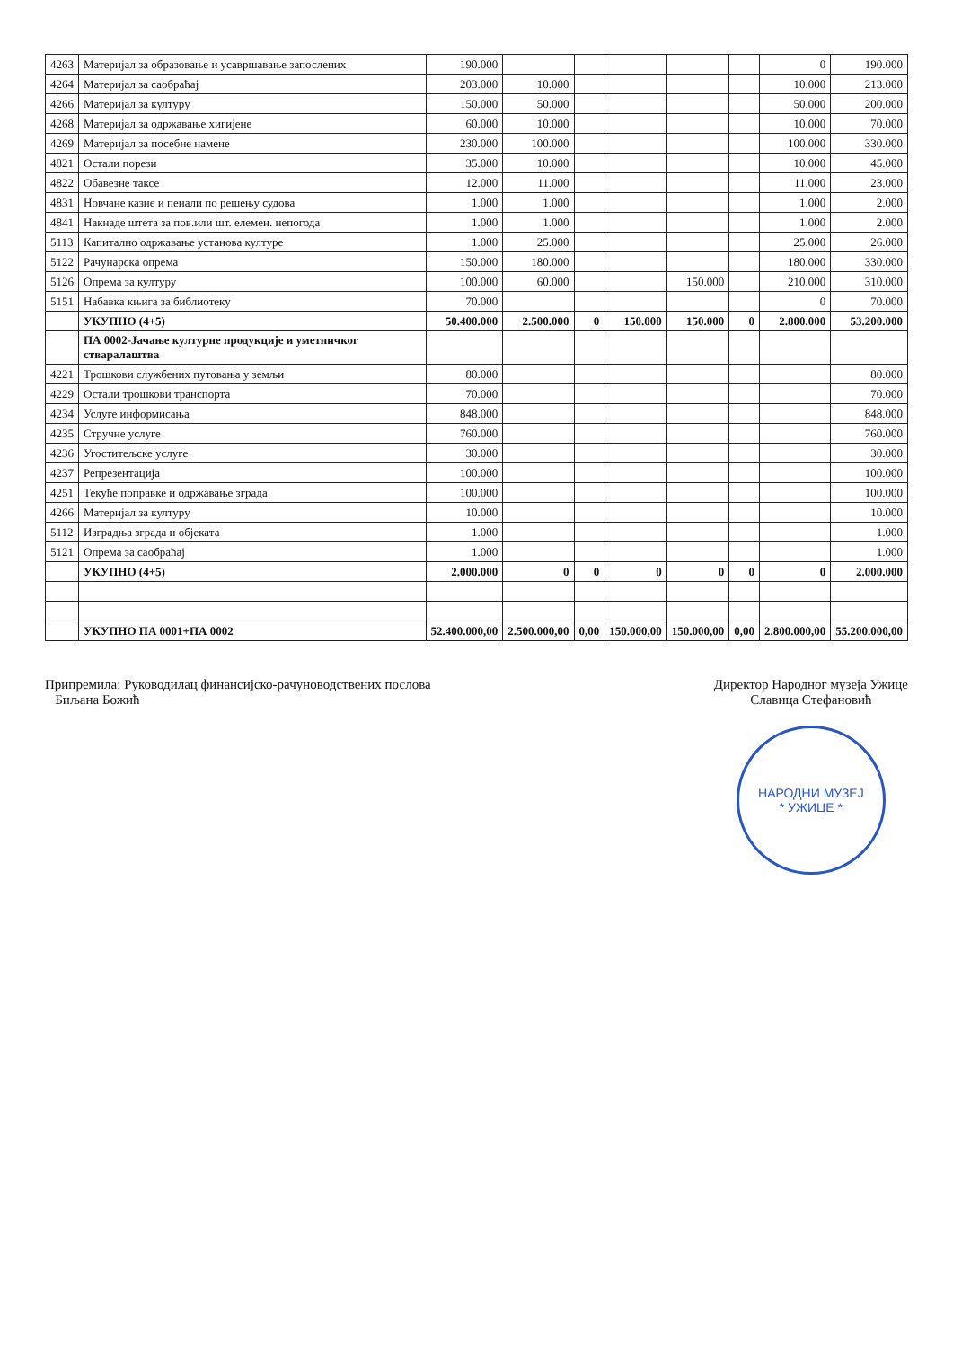| 4263 | Материјал за образовање и усавршавање запослених | 190.000 | | | | | | 0 | 190.000 |
| 4264 | Материјал за саобраћај | 203.000 | 10.000 | | | | | 10.000 | 213.000 |
| 4266 | Материјал за културу | 150.000 | 50.000 | | | | | 50.000 | 200.000 |
| 4268 | Материјал за одржавање хигијене | 60.000 | 10.000 | | | | | 10.000 | 70.000 |
| 4269 | Материјал за посебне намене | 230.000 | 100.000 | | | | | 100.000 | 330.000 |
| 4821 | Остали порези | 35.000 | 10.000 | | | | | 10.000 | 45.000 |
| 4822 | Обавезне таксе | 12.000 | 11.000 | | | | | 11.000 | 23.000 |
| 4831 | Новчане казне и пенали по решењу судова | 1.000 | 1.000 | | | | | 1.000 | 2.000 |
| 4841 | Накнаде штета за пов.или шт. елемен. непогода | 1.000 | 1.000 | | | | | 1.000 | 2.000 |
| 5113 | Капитално одржавање установа културе | 1.000 | 25.000 | | | | | 25.000 | 26.000 |
| 5122 | Рачунарска опрема | 150.000 | 180.000 | | | | | 180.000 | 330.000 |
| 5126 | Опрема за културу | 100.000 | 60.000 | | | 150.000 | | 210.000 | 310.000 |
| 5151 | Набавка књига за библиотеку | 70.000 | | | | | | 0 | 70.000 |
| | УКУПНО (4+5) | 50.400.000 | 2.500.000 | 0 | 150.000 | 150.000 | 0 | 2.800.000 | 53.200.000 |
| | ПА 0002-Јачање културне продукције и уметничког стваралаштва | | | | | | | | |
| 4221 | Трошкови службених путовања у земљи | 80.000 | | | | | | | 80.000 |
| 4229 | Остали трошкови транспорта | 70.000 | | | | | | | 70.000 |
| 4234 | Услуге информисања | 848.000 | | | | | | | 848.000 |
| 4235 | Стручне услуге | 760.000 | | | | | | | 760.000 |
| 4236 | Угоститељске услуге | 30.000 | | | | | | | 30.000 |
| 4237 | Репрезентација | 100.000 | | | | | | | 100.000 |
| 4251 | Текуће поправке и одржавање зграда | 100.000 | | | | | | | 100.000 |
| 4266 | Материјал за културу | 10.000 | | | | | | | 10.000 |
| 5112 | Изградња зграда и објеката | 1.000 | | | | | | | 1.000 |
| 5121 | Опрема за саобраћај | 1.000 | | | | | | | 1.000 |
| | УКУПНО (4+5) | 2.000.000 | 0 | 0 | 0 | 0 | 0 | 0 | 2.000.000 |
| | УКУПНО ПА 0001+ПА 0002 | 52.400.000,00 | 2.500.000,00 | 0,00 | 150.000,00 | 150.000,00 | 0,00 | 2.800.000,00 | 55.200.000,00 |
Припремила: Руководилац финансијско-рачуноводствених послова
Биљана Божић
Директор Народног музеја Ужице
Славица Стефановић
НАРОДНИ МУЗЕЈ
* УЖИЦЕ *